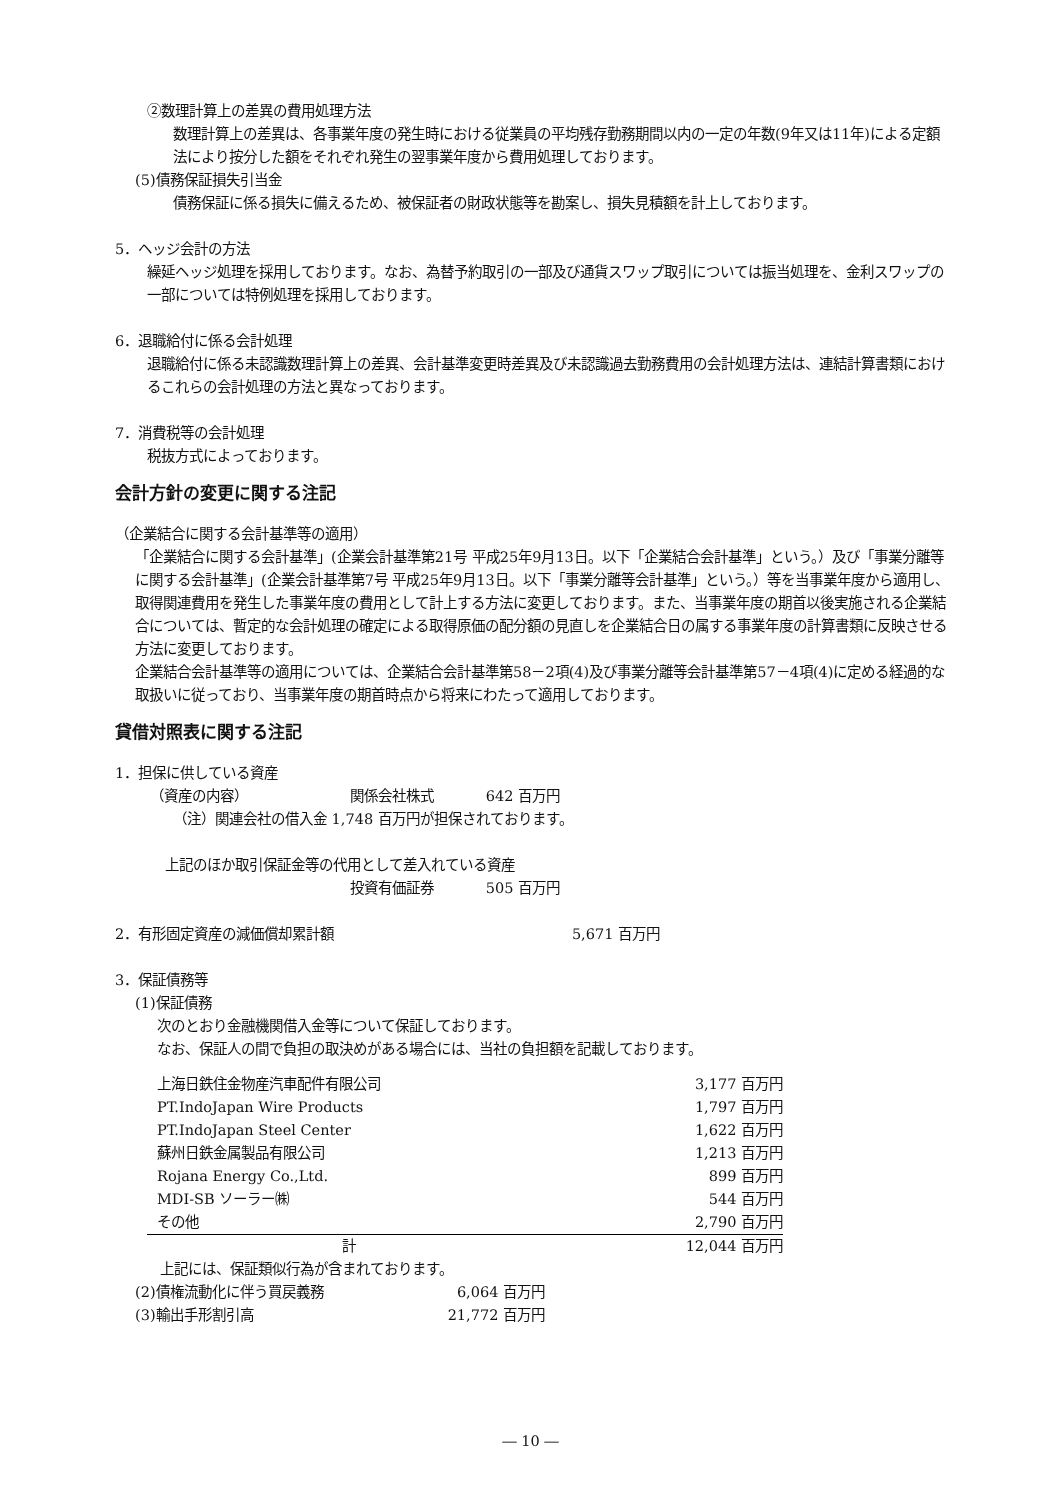②数理計算上の差異の費用処理方法
数理計算上の差異は、各事業年度の発生時における従業員の平均残存勤務期間以内の一定の年数(9年又は11年)による定額法により按分した額をそれぞれ発生の翌事業年度から費用処理しております。
(5)債務保証損失引当金
債務保証に係る損失に備えるため、被保証者の財政状態等を勘案し、損失見積額を計上しております。
5．ヘッジ会計の方法
繰延ヘッジ処理を採用しております。なお、為替予約取引の一部及び通貨スワップ取引については振当処理を、金利スワップの一部については特例処理を採用しております。
6．退職給付に係る会計処理
退職給付に係る未認識数理計算上の差異、会計基準変更時差異及び未認識過去勤務費用の会計処理方法は、連結計算書類におけるこれらの会計処理の方法と異なっております。
7．消費税等の会計処理
税抜方式によっております。
会計方針の変更に関する注記
（企業結合に関する会計基準等の適用）
「企業結合に関する会計基準」(企業会計基準第21号 平成25年9月13日。以下「企業結合会計基準」という。）及び「事業分離等に関する会計基準」(企業会計基準第7号 平成25年9月13日。以下「事業分離等会計基準」という。）等を当事業年度から適用し、取得関連費用を発生した事業年度の費用として計上する方法に変更しております。また、当事業年度の期首以後実施される企業結合については、暫定的な会計処理の確定による取得原価の配分額の見直しを企業結合日の属する事業年度の計算書類に反映させる方法に変更しております。
企業結合会計基準等の適用については、企業結合会計基準第58－2項(4)及び事業分離等会計基準第57－4項(4)に定める経過的な取扱いに従っており、当事業年度の期首時点から将来にわたって適用しております。
貸借対照表に関する注記
1．担保に供している資産
| （資産の内容） | 関係会社株式 | 642 百万円 |
（注）関連会社の借入金 1,748 百万円が担保されております。
上記のほか取引保証金等の代用として差入れている資産
| 投資有価証券 | 505 百万円 |
| 2．有形固定資産の減価償却累計額 | 5,671 百万円 |
3．保証債務等
(1)保証債務
次のとおり金融機関借入金等について保証しております。
なお、保証人の間で負担の取決めがある場合には、当社の負担額を記載しております。
| 上海日鉄住金物産汽車配件有限公司 | 3,177 百万円 |
| PT.IndoJapan Wire Products | 1,797 百万円 |
| PT.IndoJapan Steel Center | 1,622 百万円 |
| 蘇州日鉄金属製品有限公司 | 1,213 百万円 |
| Rojana Energy Co.,Ltd. | 899 百万円 |
| MDI-SB ソーラー㈱ | 544 百万円 |
| その他 | 2,790 百万円 |
| 計 | 12,044 百万円 |
上記には、保証類似行為が含まれております。
| (2)債権流動化に伴う買戻義務 | 6,064 百万円 |
| (3)輸出手形割引高 | 21,772 百万円 |
― 10 ―